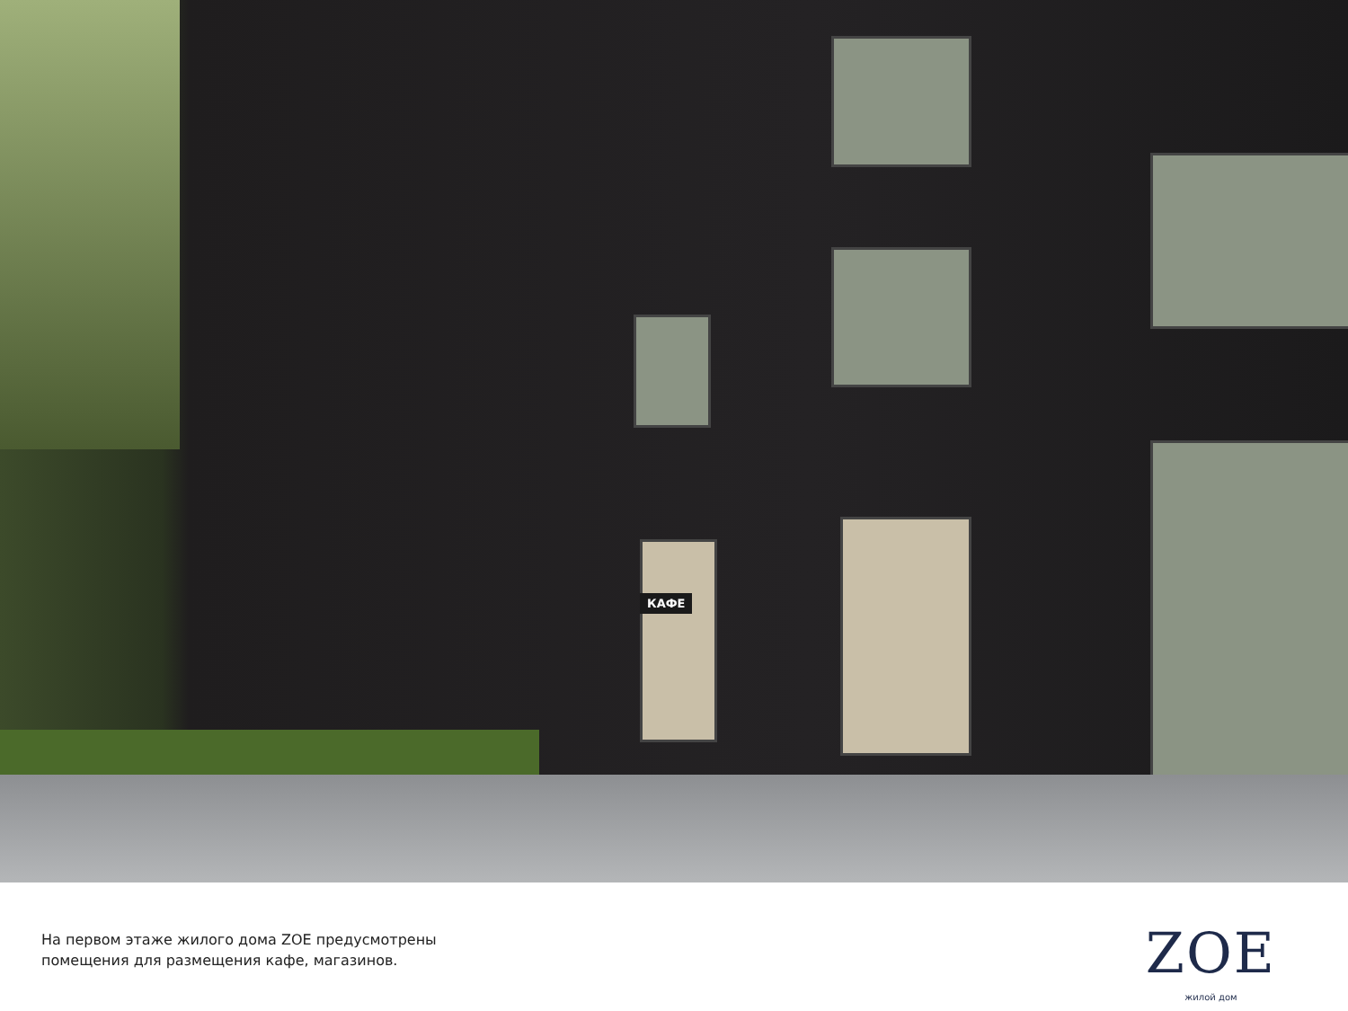КАФЕ
На первом этаже жилого дома ZOE предусмотрены
помещения для размещения кафе, магазинов.
ZOE
жилой дом